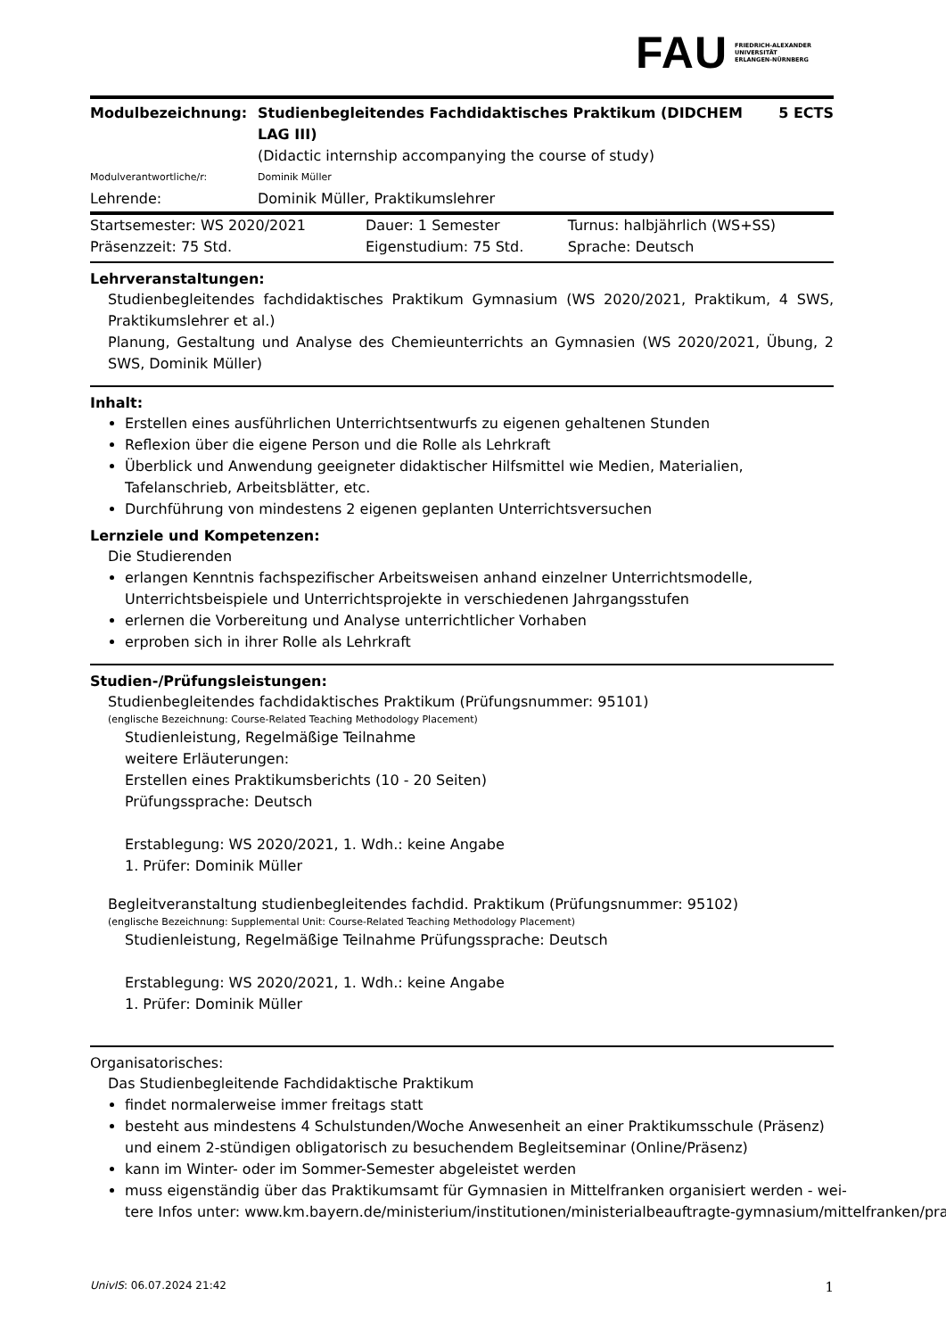FAU FRIEDRICH-ALEXANDER
UNIVERSITÄT
ERLANGEN-NÜRNBERG
| Modulbezeichnung: | Studienbegleitendes Fachdidaktisches Praktikum (DIDCHEM LAG III) | 5 ECTS |
| | (Didactic internship accompanying the course of study) | |
| Modulverantwortliche/r: | Dominik Müller | |
| Lehrende: | Dominik Müller, Praktikumslehrer | |
| Startsemester: WS 2020/2021 | Dauer: 1 Semester | Turnus: halbjährlich (WS+SS) |
| Präsenzzeit: 75 Std. | Eigenstudium: 75 Std. | Sprache: Deutsch |
Lehrveranstaltungen:
Studienbegleitendes fachdidaktisches Praktikum Gymnasium (WS 2020/2021, Praktikum, 4 SWS, Praktikumslehrer et al.)
Planung, Gestaltung und Analyse des Chemieunterrichts an Gymnasien (WS 2020/2021, Übung, 2 SWS, Dominik Müller)
Inhalt:
Erstellen eines ausführlichen Unterrichtsentwurfs zu eigenen gehaltenen Stunden
Reflexion über die eigene Person und die Rolle als Lehrkraft
Überblick und Anwendung geeigneter didaktischer Hilfsmittel wie Medien, Materialien, Tafelanschrieb, Arbeitsblätter, etc.
Durchführung von mindestens 2 eigenen geplanten Unterrichtsversuchen
Lernziele und Kompetenzen:
Die Studierenden
erlangen Kenntnis fachspezifischer Arbeitsweisen anhand einzelner Unterrichtsmodelle, Unterrichtsbeispiele und Unterrichtsprojekte in verschiedenen Jahrgangsstufen
erlernen die Vorbereitung und Analyse unterrichtlicher Vorhaben
erproben sich in ihrer Rolle als Lehrkraft
Studien-/Prüfungsleistungen:
Studienbegleitendes fachdidaktisches Praktikum (Prüfungsnummer: 95101)
(englische Bezeichnung: Course-Related Teaching Methodology Placement)
Studienleistung, Regelmäßige Teilnahme
weitere Erläuterungen:
Erstellen eines Praktikumsberichts (10 - 20 Seiten)
Prüfungssprache: Deutsch
Erstablegung: WS 2020/2021, 1. Wdh.: keine Angabe
1. Prüfer: Dominik Müller
Begleitveranstaltung studienbegleitendes fachdid. Praktikum (Prüfungsnummer: 95102)
(englische Bezeichnung: Supplemental Unit: Course-Related Teaching Methodology Placement)
Studienleistung, Regelmäßige Teilnahme Prüfungssprache: Deutsch
Erstablegung: WS 2020/2021, 1. Wdh.: keine Angabe
1. Prüfer: Dominik Müller
Organisatorisches:
Das Studienbegleitende Fachdidaktische Praktikum
findet normalerweise immer freitags statt
besteht aus mindestens 4 Schulstunden/Woche Anwesenheit an einer Praktikumsschule (Präsenz) und einem 2-stündigen obligatorisch zu besuchendem Begleitseminar (Online/Präsenz)
kann im Winter- oder im Sommer-Semester abgeleistet werden
muss eigenständig über das Praktikumsamt für Gymnasien in Mittelfranken organisiert werden - wei-
tere Infos unter: www.km.bayern.de/ministerium/institutionen/ministerialbeauftragte-gymnasium/mittelfranken/pra
UnivIS: 06.07.2024 21:42 1